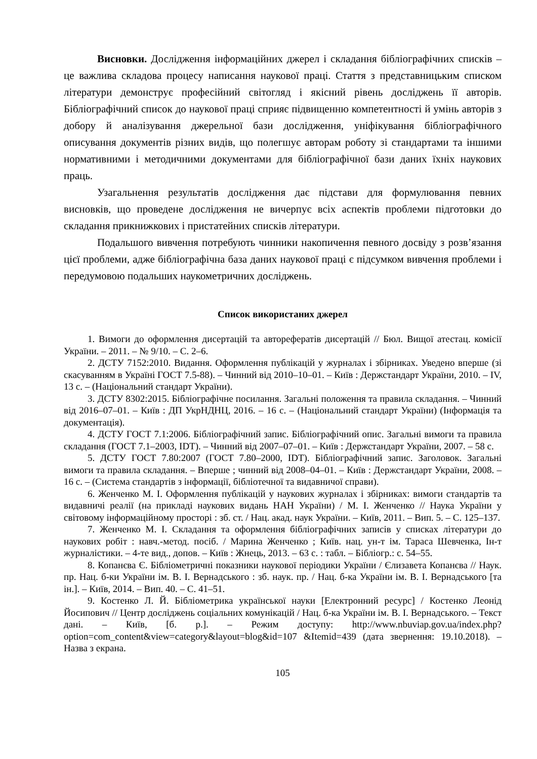Висновки. Дослідження інформаційних джерел і складання бібліографічних списків – це важлива складова процесу написання наукової праці. Стаття з представницьким списком літератури демонструє професійний світогляд і якісний рівень досліджень її авторів. Бібліографічний список до наукової праці сприяє підвищенню компетентності й умінь авторів з добору й аналізування джерельної бази дослідження, уніфікування бібліографічного описування документів різних видів, що полегшує авторам роботу зі стандартами та іншими нормативними і методичними документами для бібліографічної бази даних їхніх наукових праць.
Узагальнення результатів дослідження дає підстави для формулювання певних висновків, що проведене дослідження не вичерпує всіх аспектів проблеми підготовки до складання прикнижкових і пристатейних списків літератури.
Подальшого вивчення потребують чинники накопичення певного досвіду з розв’язання цієї проблеми, адже бібліографічна база даних наукової праці є підсумком вивчення проблеми і передумовою подальших наукометричних досліджень.
Список використаних джерел
1. Вимоги до оформлення дисертацій та авторефератів дисертацій // Бюл. Вищої атестац. комісії України. – 2011. – № 9/10. – С. 2–6.
2. ДСТУ 7152:2010. Видання. Оформлення публікацій у журналах і збірниках. Уведено вперше (зі скасуванням в Україні ГОСТ 7.5-88). – Чинний від 2010–10–01. – Київ : Держстандарт України, 2010. – IV, 13 с. – (Національний стандарт України).
3. ДСТУ 8302:2015. Бібліографічне посилання. Загальні положення та правила складання. – Чинний від 2016–07–01. – Київ : ДП УкрНДНЦ, 2016. – 16 с. – (Національний стандарт України) (Інформація та документація).
4. ДСТУ ГОСТ 7.1:2006. Бібліографічний запис. Бібліографічний опис. Загальні вимоги та правила складання (ГОСТ 7.1–2003, IDT). – Чинний від 2007–07–01. – Київ : Держстандарт України, 2007. – 58 с.
5. ДСТУ ГОСТ 7.80:2007 (ГОСТ 7.80–2000, IDT). Бібліографічний запис. Заголовок. Загальні вимоги та правила складання. – Вперше ; чинний від 2008–04–01. – Київ : Держстандарт України, 2008. – 16 с. – (Система стандартів з інформації, бібліотечної та видавничої справи).
6. Женченко М. І. Оформлення публікацій у наукових журналах і збірниках: вимоги стандартів та видавничі реалії (на прикладі наукових видань НАН України) / М. І. Женченко // Наука України у світовому інформаційному просторі : зб. ст. / Нац. акад. наук України. – Київ, 2011. – Вип. 5. – С. 125–137.
7. Женченко М. І. Складання та оформлення бібліографічних записів у списках літератури до наукових робіт : навч.-метод. посіб. / Марина Женченко ; Київ. нац. ун-т ім. Тараса Шевченка, Ін-т журналістики. – 4-те вид., допов. – Київ : Жнець, 2013. – 63 с. : табл. – Бібліогр.: с. 54–55.
8. Копанєва Є. Бібліометричні показники наукової періодики України / Єлизавета Копанєва // Наук. пр. Нац. б-ки України ім. В. І. Вернадського : зб. наук. пр. / Нац. б-ка України ім. В. І. Вернадського [та ін.]. – Київ, 2014. – Вип. 40. – С. 41–51.
9. Костенко Л. Й. Бібліометрика української науки [Електронний ресурс] / Костенко Леонід Йосипович // Центр досліджень соціальних комунікацій / Нац. б-ка України ім. В. І. Вернадського. – Текст дані. – Київ, [б. р.]. – Режим доступу: http://www.nbuviap.gov.ua/index.php?option=com_content&view=category&layout=blog&id=107 &Itemid=439 (дата звернення: 19.10.2018). – Назва з екрана.
105